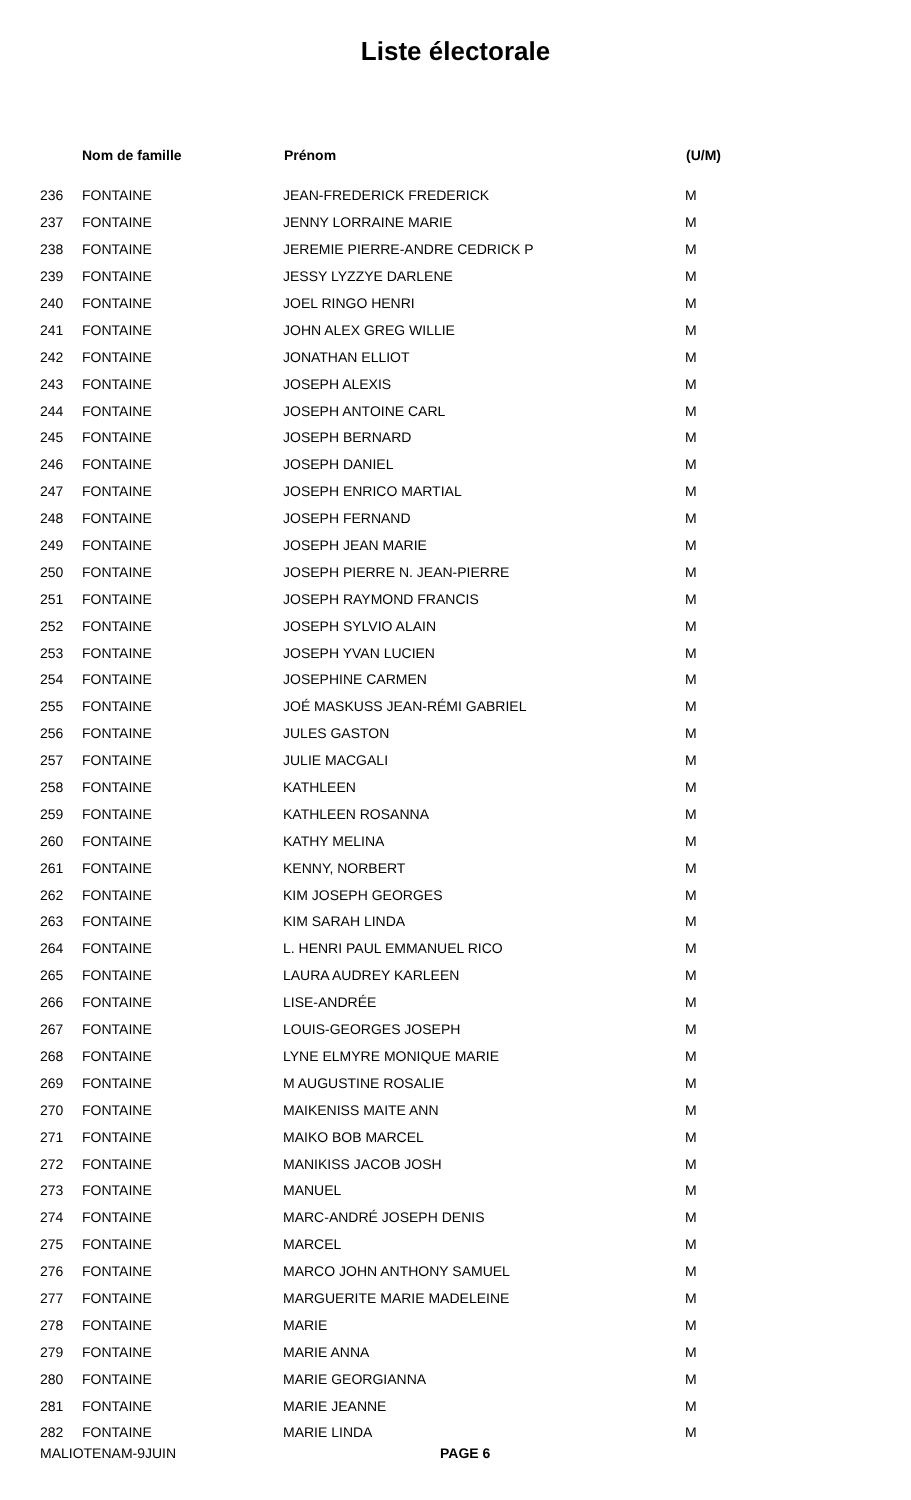Liste électorale
| | Nom de famille | Prénom | (U/M) |
| --- | --- | --- | --- |
| 236 | FONTAINE | JEAN-FREDERICK FREDERICK | M |
| 237 | FONTAINE | JENNY LORRAINE MARIE | M |
| 238 | FONTAINE | JEREMIE PIERRE-ANDRE CEDRICK P | M |
| 239 | FONTAINE | JESSY LYZZYE DARLENE | M |
| 240 | FONTAINE | JOEL RINGO HENRI | M |
| 241 | FONTAINE | JOHN ALEX GREG WILLIE | M |
| 242 | FONTAINE | JONATHAN ELLIOT | M |
| 243 | FONTAINE | JOSEPH ALEXIS | M |
| 244 | FONTAINE | JOSEPH ANTOINE CARL | M |
| 245 | FONTAINE | JOSEPH BERNARD | M |
| 246 | FONTAINE | JOSEPH DANIEL | M |
| 247 | FONTAINE | JOSEPH ENRICO MARTIAL | M |
| 248 | FONTAINE | JOSEPH FERNAND | M |
| 249 | FONTAINE | JOSEPH JEAN MARIE | M |
| 250 | FONTAINE | JOSEPH PIERRE N. JEAN-PIERRE | M |
| 251 | FONTAINE | JOSEPH RAYMOND FRANCIS | M |
| 252 | FONTAINE | JOSEPH SYLVIO ALAIN | M |
| 253 | FONTAINE | JOSEPH YVAN LUCIEN | M |
| 254 | FONTAINE | JOSEPHINE CARMEN | M |
| 255 | FONTAINE | JOÉ MASKUSS JEAN-RÉMI GABRIEL | M |
| 256 | FONTAINE | JULES GASTON | M |
| 257 | FONTAINE | JULIE MACGALI | M |
| 258 | FONTAINE | KATHLEEN | M |
| 259 | FONTAINE | KATHLEEN ROSANNA | M |
| 260 | FONTAINE | KATHY MELINA | M |
| 261 | FONTAINE | KENNY, NORBERT | M |
| 262 | FONTAINE | KIM JOSEPH GEORGES | M |
| 263 | FONTAINE | KIM SARAH LINDA | M |
| 264 | FONTAINE | L. HENRI PAUL EMMANUEL RICO | M |
| 265 | FONTAINE | LAURA AUDREY KARLEEN | M |
| 266 | FONTAINE | LISE-ANDRÉE | M |
| 267 | FONTAINE | LOUIS-GEORGES JOSEPH | M |
| 268 | FONTAINE | LYNE ELMYRE MONIQUE MARIE | M |
| 269 | FONTAINE | M AUGUSTINE ROSALIE | M |
| 270 | FONTAINE | MAIKENISS MAITE ANN | M |
| 271 | FONTAINE | MAIKO BOB MARCEL | M |
| 272 | FONTAINE | MANIKISS JACOB JOSH | M |
| 273 | FONTAINE | MANUEL | M |
| 274 | FONTAINE | MARC-ANDRÉ JOSEPH DENIS | M |
| 275 | FONTAINE | MARCEL | M |
| 276 | FONTAINE | MARCO JOHN ANTHONY SAMUEL | M |
| 277 | FONTAINE | MARGUERITE MARIE MADELEINE | M |
| 278 | FONTAINE | MARIE | M |
| 279 | FONTAINE | MARIE ANNA | M |
| 280 | FONTAINE | MARIE GEORGIANNA | M |
| 281 | FONTAINE | MARIE JEANNE | M |
| 282 | FONTAINE | MARIE LINDA | M |
MALIOTENAM-9JUIN PAGE 6